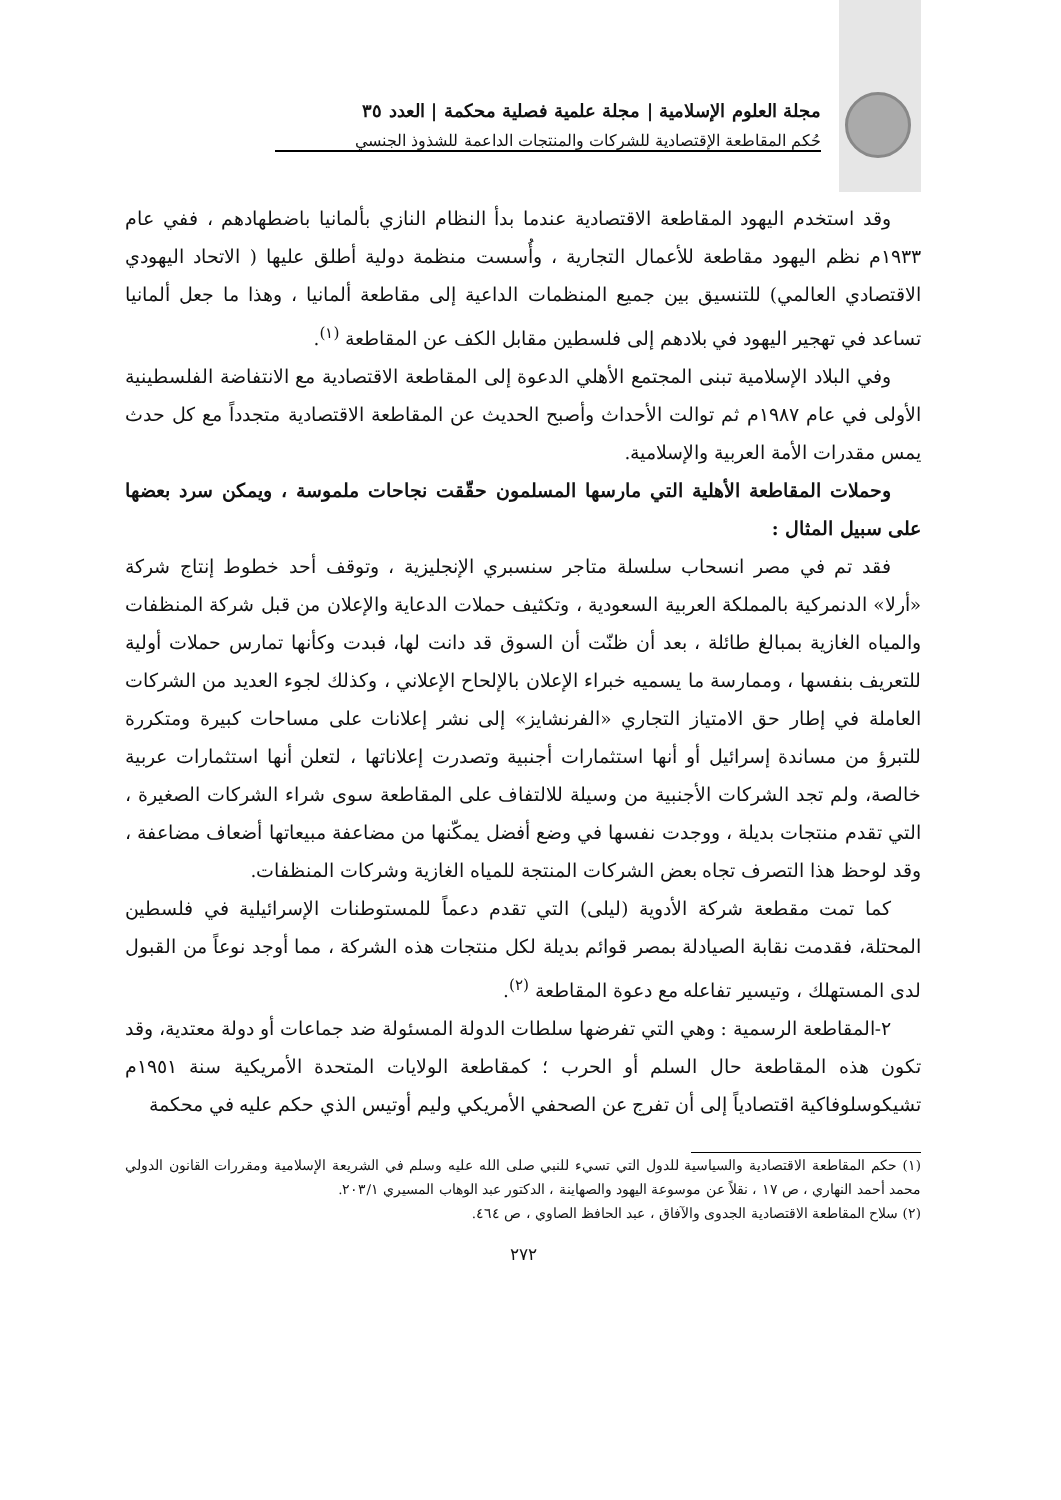مجلة العلوم الإسلامية | مجلة علمية فصلية محكمة | العدد ٣٥
حُكم المقاطعة الإقتصادية للشركات والمنتجات الداعمة للشذوذ الجنسي
وقد استخدم اليهود المقاطعة الاقتصادية عندما بدأ النظام النازي بألمانيا باضطهادهم ، ففي عام ١٩٣٣م نظم اليهود مقاطعة للأعمال التجارية ، وأُسست منظمة دولية أطلق عليها ( الاتحاد اليهودي الاقتصادي العالمي) للتنسيق بين جميع المنظمات الداعية إلى مقاطعة ألمانيا ، وهذا ما جعل ألمانيا تساعد في تهجير اليهود في بلادهم إلى فلسطين مقابل الكف عن المقاطعة <sup>(١)</sup>.
وفي البلاد الإسلامية تبنى المجتمع الأهلي الدعوة إلى المقاطعة الاقتصادية مع الانتفاضة الفلسطينية الأولى في عام ١٩٨٧م ثم توالت الأحداث وأصبح الحديث عن المقاطعة الاقتصادية متجدداً مع كل حدث يمس مقدرات الأمة العربية والإسلامية.
وحملات المقاطعة الأهلية التي مارسها المسلمون حقّقت نجاحات ملموسة ، ويمكن سرد بعضها على سبيل المثال :
فقد تم في مصر انسحاب سلسلة متاجر سنسبري الإنجليزية ، وتوقف أحد خطوط إنتاج شركة «أرلا» الدنمركية بالمملكة العربية السعودية ، وتكثيف حملات الدعاية والإعلان من قبل شركة المنظفات والمياه الغازية بمبالغ طائلة ، بعد أن ظنّت أن السوق قد دانت لها، فبدت وكأنها تمارس حملات أولية للتعريف بنفسها ، وممارسة ما يسميه خبراء الإعلان بالإلحاح الإعلاني ، وكذلك لجوء العديد من الشركات العاملة في إطار حق الامتياز التجاري «الفرنشايز» إلى نشر إعلانات على مساحات كبيرة ومتكررة للتبرؤ من مساندة إسرائيل أو أنها استثمارات أجنبية وتصدرت إعلاناتها ، لتعلن أنها استثمارات عربية خالصة، ولم تجد الشركات الأجنبية من وسيلة للالتفاف على المقاطعة سوى شراء الشركات الصغيرة ، التي تقدم منتجات بديلة ، ووجدت نفسها في وضع أفضل يمكّنها من مضاعفة مبيعاتها أضعاف مضاعفة ، وقد لوحظ هذا التصرف تجاه بعض الشركات المنتجة للمياه الغازية وشركات المنظفات.
كما تمت مقطعة شركة الأدوية (ليلى) التي تقدم دعماً للمستوطنات الإسرائيلية في فلسطين المحتلة، فقدمت نقابة الصيادلة بمصر قوائم بديلة لكل منتجات هذه الشركة ، مما أوجد نوعاً من القبول لدى المستهلك ، وتيسير تفاعله مع دعوة المقاطعة <sup>(٢)</sup>.
٢-المقاطعة الرسمية : وهي التي تفرضها سلطات الدولة المسئولة ضد جماعات أو دولة معتدية، وقد تكون هذه المقاطعة حال السلم أو الحرب ؛ كمقاطعة الولايات المتحدة الأمريكية سنة ١٩٥١م تشيكوسلوفاكية اقتصادياً إلى أن تفرج عن الصحفي الأمريكي وليم أوتيس الذي حكم عليه في محكمة
(١) حكم المقاطعة الاقتصادية والسياسية للدول التي تسيء للنبي صلى الله عليه وسلم في الشريعة الإسلامية ومقررات القانون الدولي محمد أحمد النهاري ، ص ١٧ ، نقلاً عن موسوعة اليهود والصهاينة ، الدكتور عبد الوهاب المسيري ٢٠٣/١.
(٢) سلاح المقاطعة الاقتصادية الجدوى والآفاق ، عبد الحافظ الصاوي ، ص ٤٦٤.
٢٧٢